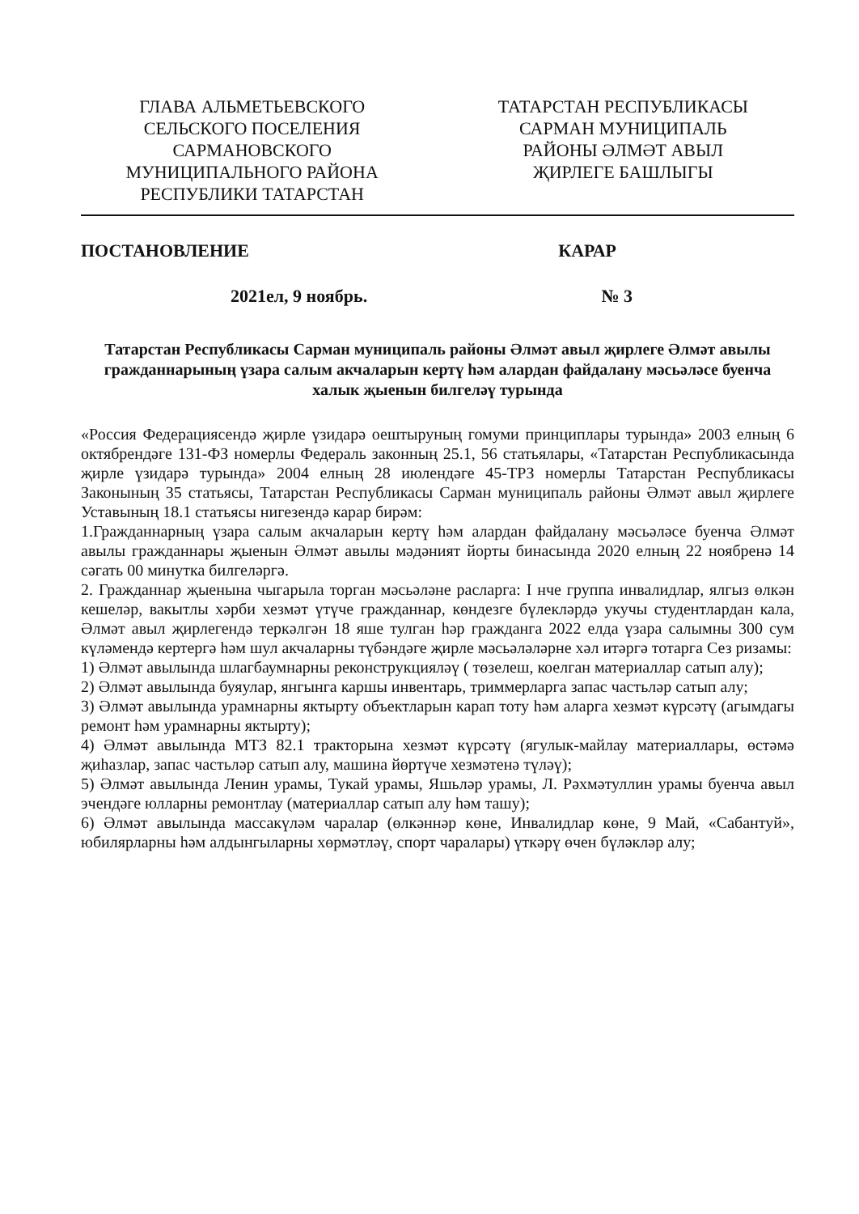ГЛАВА АЛЬМЕТЬЕВСКОГО
СЕЛЬСКОГО ПОСЕЛЕНИЯ
САРМАНОВСКОГО
МУНИЦИПАЛЬНОГО РАЙОНА
РЕСПУБЛИКИ ТАТАРСТАН
ТАТАРСТАН РЕСПУБЛИКАСЫ
САРМАН МУНИЦИПАЛЬ
РАЙОНЫ ӘЛМӘТ АВЫЛ
ҖИРЛЕГЕ БАШЛЫГЫ
ПОСТАНОВЛЕНИЕ КАРАР
2021ел, 9 ноябрь. № 3
Татарстан Республикасы Сарман муниципаль районы Әлмәт авыл җирлеге Әлмәт авылы гражданнарының үзара салым акчаларын кертү һәм алардан файдалану мәсьәләсе буенча халык җыенын билгеләү турында
«Россия Федерациясендә җирле үзидарә оештыруның гомуми принциплары турында» 2003 елның 6 октябрендәге 131-ФЗ номерлы Федераль законның 25.1, 56 статьялары, «Татарстан Республикасында җирле үзидарә турында» 2004 елның 28 июлендәге 45-ТРЗ номерлы Татарстан Республикасы Законының 35 статьясы, Татарстан Республикасы Сарман муниципаль районы Әлмәт авыл җирлеге Уставының 18.1 статьясы нигезендә карар бирәм:
1.Гражданнарның үзара салым акчаларын кертү һәм алардан файдалану мәсьәләсе буенча Әлмәт авылы гражданнары җыенын Әлмәт авылы мәдәният йорты бинасында 2020 елның 22 ноябренә 14 сәгать 00 минутка билгеләргә.
2. Гражданнар җыенына чыгарыла торган мәсьәләне расларга: I нче группа инвалидлар, ялгыз өлкән кешеләр, вакытлы хәрби хезмәт үтүче гражданнар, көндезге бүлекләрдә укучы студентлардан кала, Әлмәт авыл җирлегендә теркәлгән 18 яше тулган һәр гражданга 2022 елда үзара салымны 300 сум күләмендә кертергә һәм шул акчаларны түбәндәге җирле мәсьәләләрне хәл итәргә тотарга Сез ризамы:
1) Әлмәт авылында шлагбаумнарны реконструкцияләү ( төзелеш, коелган материаллар сатып алу);
2) Әлмәт авылында буяулар, янгынга каршы инвентарь, триммерларга запас частьләр сатып алу;
3) Әлмәт авылында урамнарны яктырту объектларын карап тоту һәм аларга хезмәт күрсәтү (агымдагы ремонт һәм урамнарны яктырту);
4) Әлмәт авылында МТЗ 82.1 тракторына хезмәт күрсәтү (ягулык-майлау материаллары, өстәмә җиһазлар, запас частьләр сатып алу, машина йөртүче хезмәтенә түләү);
5) Әлмәт авылында Ленин урамы, Тукай урамы, Яшьләр урамы, Л. Рәхмәтуллин урамы буенча авыл эчендәге юлларны ремонтлау (материаллар сатып алу һәм ташу);
6) Әлмәт авылында массакүләм чаралар (өлкәннәр көне, Инвалидлар көне, 9 Май, «Сабантуй», юбилярларны һәм алдынгыларны хөрмәтләү, спорт чаралары) үткәрү өчен бүләкләр алу;